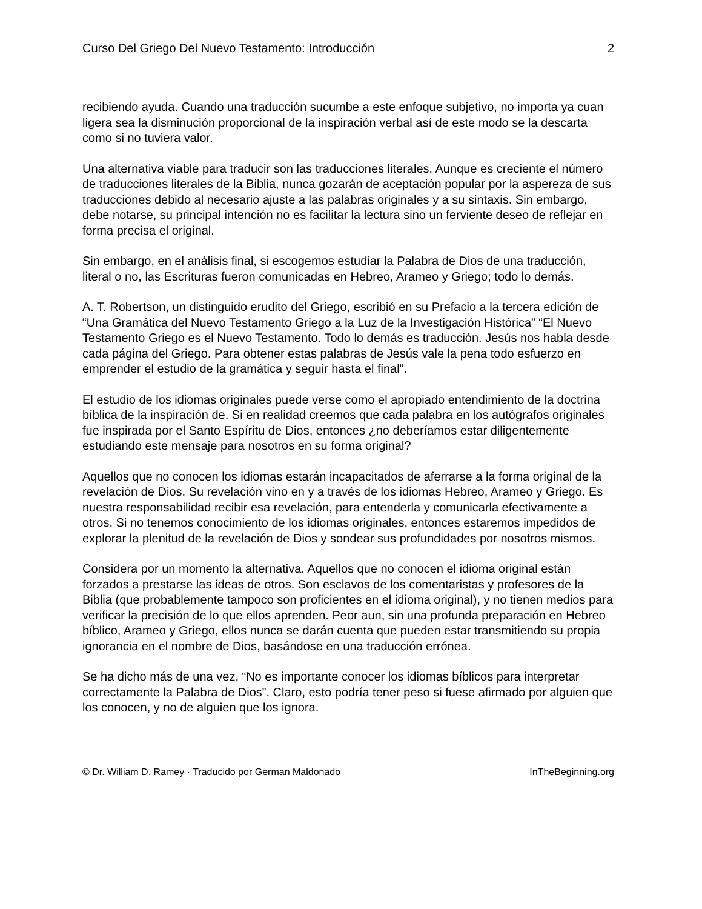Curso Del Griego Del Nuevo Testamento: Introducción 2
recibiendo ayuda. Cuando una traducción sucumbe a este enfoque subjetivo, no importa ya cuan ligera sea la disminución proporcional de la inspiración verbal así de este modo se la descarta como si no tuviera valor.
Una alternativa viable para traducir son las traducciones literales. Aunque es creciente el número de traducciones literales de la Biblia, nunca gozarán de aceptación popular por la aspereza de sus traducciones debido al necesario ajuste a las palabras originales y a su sintaxis. Sin embargo, debe notarse, su principal intención no es facilitar la lectura sino un ferviente deseo de reflejar en forma precisa el original.
Sin embargo, en el análisis final, si escogemos estudiar la Palabra de Dios de una traducción, literal o no, las Escrituras fueron comunicadas en Hebreo, Arameo y Griego; todo lo demás.
A. T. Robertson, un distinguido erudito del Griego, escribió en su Prefacio a la tercera edición de “Una Gramática del Nuevo Testamento Griego a la Luz de la Investigación Histórica” “El Nuevo Testamento Griego es el Nuevo Testamento. Todo lo demás es traducción. Jesús nos habla desde cada página del Griego. Para obtener estas palabras de Jesús vale la pena todo esfuerzo en emprender el estudio de la gramática y seguir hasta el final”.
El estudio de los idiomas originales puede verse como el apropiado entendimiento de la doctrina bíblica de la inspiración de. Si en realidad creemos que cada palabra en los autógrafos originales fue inspirada por el Santo Espíritu de Dios, entonces ¿no deberíamos estar diligentemente estudiando este mensaje para nosotros en su forma original?
Aquellos que no conocen los idiomas estarán incapacitados de aferrarse a la forma original de la revelación de Dios. Su revelación vino en y a través de los idiomas Hebreo, Arameo y Griego. Es nuestra responsabilidad recibir esa revelación, para entenderla y comunicarla efectivamente a otros. Si no tenemos conocimiento de los idiomas originales, entonces estaremos impedidos de explorar la plenitud de la revelación de Dios y sondear sus profundidades por nosotros mismos.
Considera por un momento la alternativa. Aquellos que no conocen el idioma original están forzados a prestarse las ideas de otros. Son esclavos de los comentaristas y profesores de la Biblia (que probablemente tampoco son proficientes en el idioma original), y no tienen medios para verificar la precisión de lo que ellos aprenden. Peor aun, sin una profunda preparación en Hebreo bíblico, Arameo y Griego, ellos nunca se darán cuenta que pueden estar transmitiendo su propia ignorancia en el nombre de Dios, basándose en una traducción errónea.
Se ha dicho más de una vez, “No es importante conocer los idiomas bíblicos para interpretar correctamente la Palabra de Dios”. Claro, esto podría tener peso si fuese afirmado por alguien que los conocen, y no de alguien que los ignora.
© Dr. William D. Ramey · Traducido por German Maldonado InTheBeginning.org